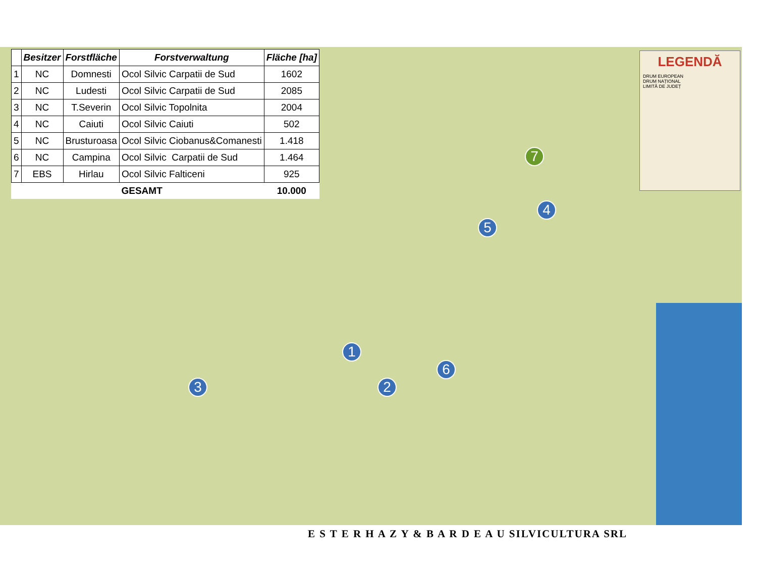| | Besitzer | Forstfläche | Forstverwaltung | Fläche [ha] |
| --- | --- | --- | --- | --- |
| 1 | NC | Domnesti | Ocol Silvic Carpatii de Sud | 1602 |
| 2 | NC | Ludesti | Ocol Silvic Carpatii de Sud | 2085 |
| 3 | NC | T.Severin | Ocol Silvic Topolnita | 2004 |
| 4 | NC | Caiuti | Ocol Silvic Caiuti | 502 |
| 5 | NC | Brusturoasa | Ocol Silvic Ciobanus&Comanesti | 1.418 |
| 6 | NC | Campina | Ocol Silvic Carpatii de Sud | 1.464 |
| 7 | EBS | Hirlau | Ocol Silvic Falticeni | 925 |
| | | | GESAMT | 10.000 |
LEGENDĂ
DRUM EUROPEAN
DRUM NAȚIONAL
LIMITĂ DE JUDEȚ
1
2
3
4
5
6
7
E S T E R H A Z Y & B A R D E A U SILVICULTURA SRL